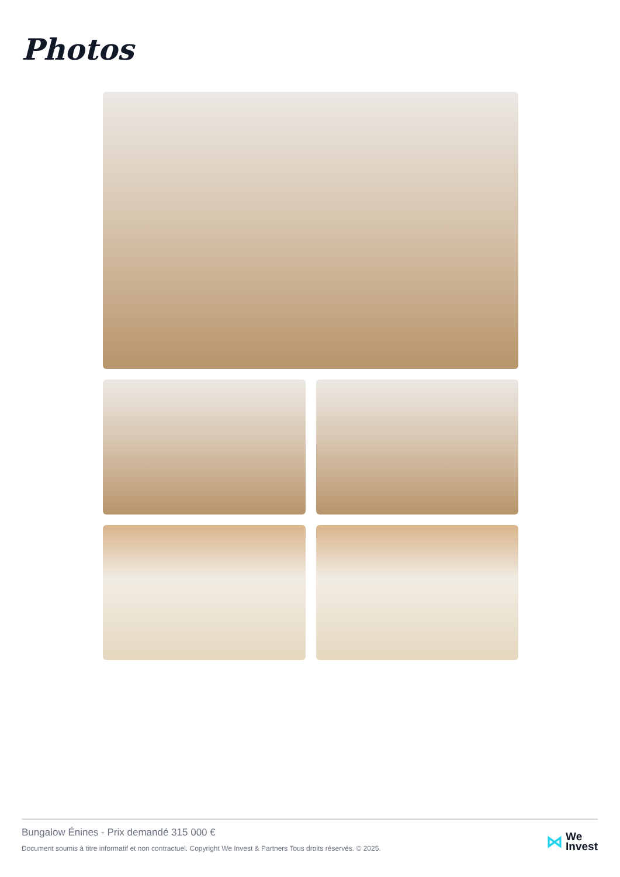Photos
Bungalow Énines - Prix demandé 315 000 €
Document soumis à titre informatif et non contractuel. Copyright We Invest & Partners Tous droits réservés. © 2025.
⋈ We
Invest